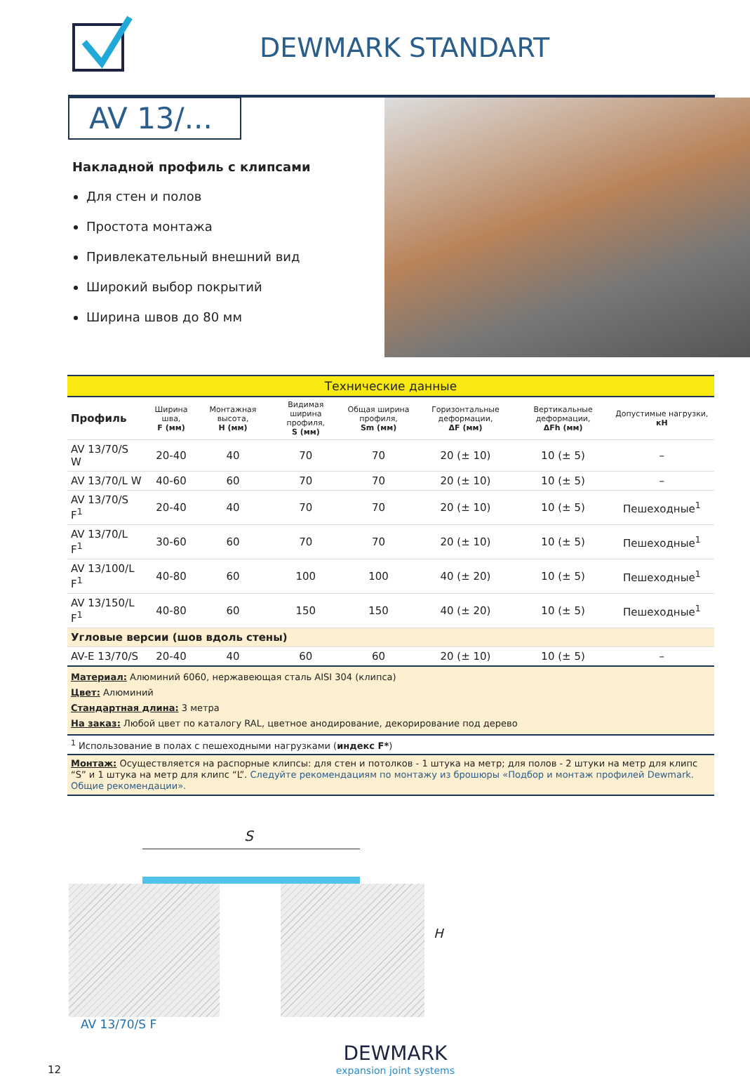DEWMARK STANDART
AV 13/...
Накладной профиль с клипсами
Для стен и полов
Простота монтажа
Привлекательный внешний вид
Широкий выбор покрытий
Ширина швов до 80 мм
| Технические данные | | | | | | | |
| Профиль | Ширина шва, F (мм) | Монтажная высота, H (мм) | Видимая ширина профиля, S (мм) | Общая ширина профиля, Sm (мм) | Горизонтальные деформации, ΔF (мм) | Вертикальные деформации, ΔFh (мм) | Допустимые нагрузки, кН |
| AV 13/70/S W | 20-40 | 40 | 70 | 70 | 20 (± 10) | 10 (± 5) | – |
| AV 13/70/L W | 40-60 | 60 | 70 | 70 | 20 (± 10) | 10 (± 5) | – |
| AV 13/70/S F<sup>1</sup> | 20-40 | 40 | 70 | 70 | 20 (± 10) | 10 (± 5) | Пешеходные<sup>1</sup> |
| AV 13/70/L F<sup>1</sup> | 30-60 | 60 | 70 | 70 | 20 (± 10) | 10 (± 5) | Пешеходные<sup>1</sup> |
| AV 13/100/L F<sup>1</sup> | 40-80 | 60 | 100 | 100 | 40 (± 20) | 10 (± 5) | Пешеходные<sup>1</sup> |
| AV 13/150/L F<sup>1</sup> | 40-80 | 60 | 150 | 150 | 40 (± 20) | 10 (± 5) | Пешеходные<sup>1</sup> |
| Угловые версии (шов вдоль стены) | | | | | | | |
| AV-E 13/70/S | 20-40 | 40 | 60 | 60 | 20 (± 10) | 10 (± 5) | – |
| Материал: Алюминий 6060, нержавеющая сталь AISI 304 (клипса) Цвет: Алюминий Стандартная длина: 3 метра На заказ: Любой цвет по каталогу RAL, цветное анодирование, декорирование под дерево | | | | | | | |
| <sup>1</sup> Использование в полах с пешеходными нагрузками ( индекс F* ) | | | | | | | |
| Монтаж: Осуществляется на распорные клипсы: для стен и потолков - 1 штука на метр; для полов - 2 штуки на метр для клипс “S” и 1 штука на метр для клипс “L”. Следуйте рекомендациям по монтажу из брошюры «Подбор и монтаж профилей Dewmark. Общие рекомендации». | | | | | | | |
S
H
AV 13/70/S F
12
DEWMARK
expansion joint systems